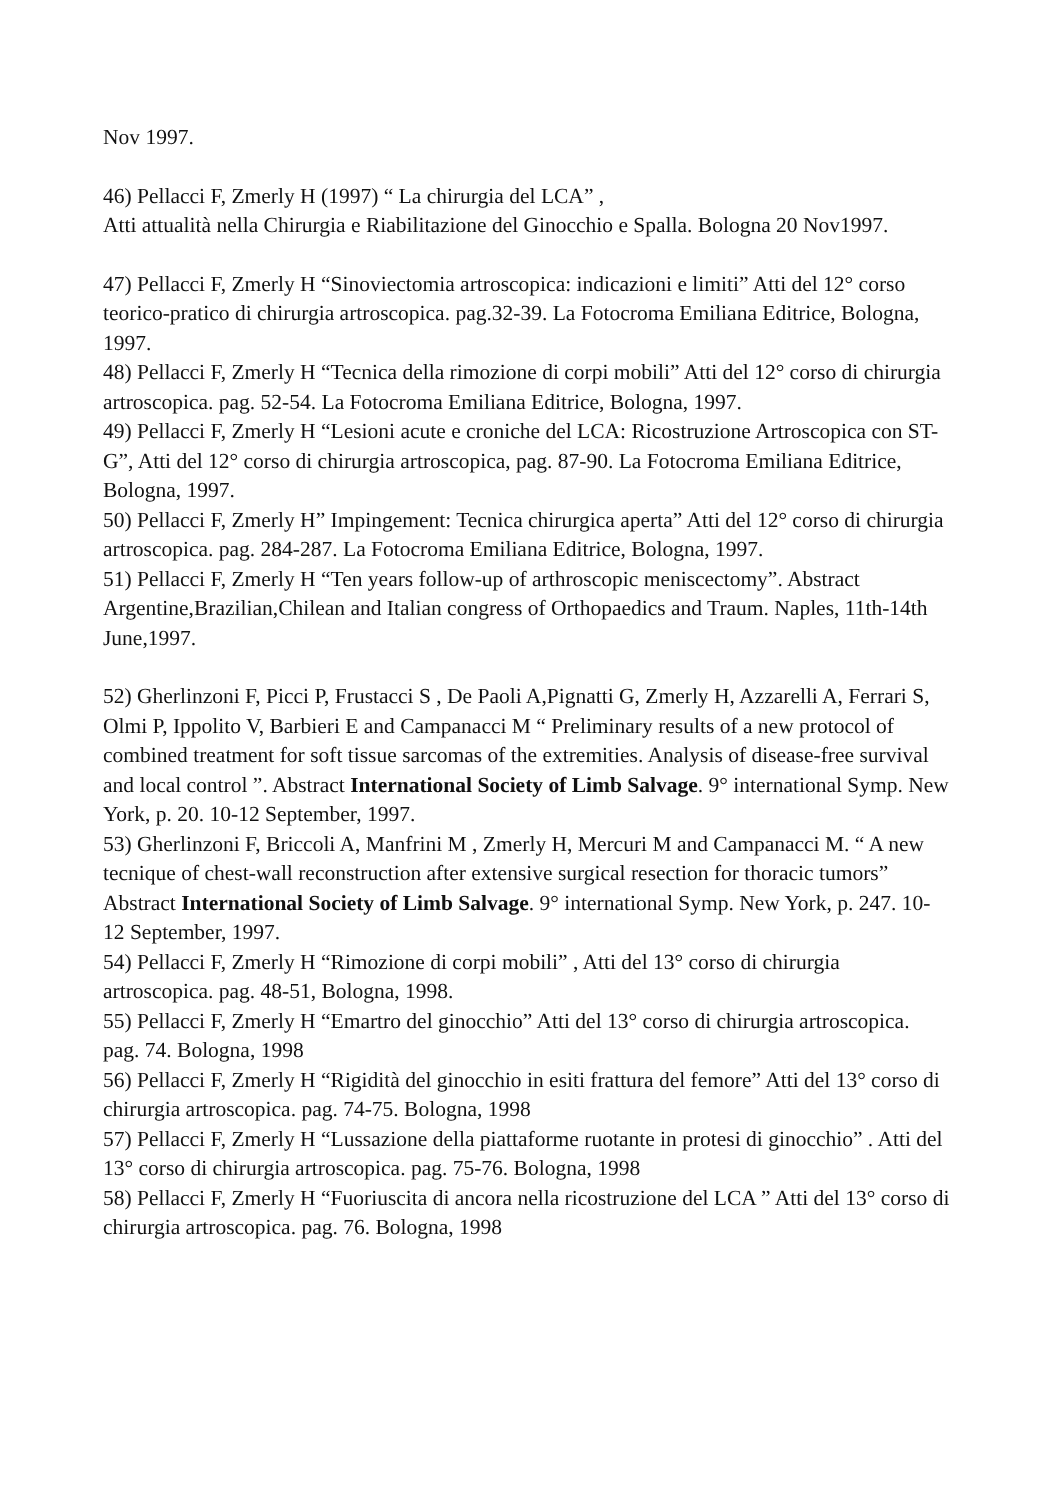Nov 1997.
46) Pellacci F, Zmerly H (1997) “ La chirurgia del LCA” ,
Atti attualità nella Chirurgia e Riabilitazione del Ginocchio e Spalla. Bologna 20 Nov1997.
47) Pellacci F, Zmerly H “Sinoviectomia artroscopica: indicazioni e limiti” Atti del 12° corso teorico-pratico di chirurgia artroscopica. pag.32-39. La Fotocroma Emiliana Editrice, Bologna, 1997.
48) Pellacci F, Zmerly H “Tecnica della rimozione di corpi mobili” Atti del 12° corso di chirurgia artroscopica. pag. 52-54. La Fotocroma Emiliana Editrice, Bologna, 1997.
49) Pellacci F, Zmerly H “Lesioni acute e croniche del LCA: Ricostruzione Artroscopica con ST-G”, Atti del 12° corso di chirurgia artroscopica, pag. 87-90. La Fotocroma Emiliana Editrice, Bologna, 1997.
50) Pellacci F, Zmerly H” Impingement: Tecnica chirurgica aperta” Atti del 12° corso di chirurgia artroscopica. pag. 284-287. La Fotocroma Emiliana Editrice, Bologna, 1997.
51) Pellacci F, Zmerly H “Ten years follow-up of arthroscopic meniscectomy”. Abstract Argentine,Brazilian,Chilean and Italian congress of Orthopaedics and Traum. Naples, 11th-14th June,1997.
52) Gherlinzoni F, Picci P, Frustacci S , De Paoli A,Pignatti G, Zmerly H, Azzarelli A, Ferrari S, Olmi P, Ippolito V, Barbieri E and Campanacci M “ Preliminary results of a new protocol of combined treatment for soft tissue sarcomas of the extremities. Analysis of disease-free survival and local control ”. Abstract International Society of Limb Salvage. 9° international Symp. New York, p. 20. 10-12 September, 1997.
53) Gherlinzoni F, Briccoli A, Manfrini M , Zmerly H, Mercuri M and Campanacci M. “ A new tecnique of chest-wall reconstruction after extensive surgical resection for thoracic tumors” Abstract International Society of Limb Salvage. 9° international Symp. New York, p. 247. 10-12 September, 1997.
54) Pellacci F, Zmerly H “Rimozione di corpi mobili” , Atti del 13° corso di chirurgia artroscopica. pag. 48-51, Bologna, 1998.
55) Pellacci F, Zmerly H “Emartro del ginocchio” Atti del 13° corso di chirurgia artroscopica. pag. 74. Bologna, 1998
56) Pellacci F, Zmerly H “Rigidità del ginocchio in esiti frattura del femore” Atti del 13° corso di chirurgia artroscopica. pag. 74-75. Bologna, 1998
57) Pellacci F, Zmerly H “Lussazione della piattaforme ruotante in protesi di ginocchio” . Atti del 13° corso di chirurgia artroscopica. pag. 75-76. Bologna, 1998
58) Pellacci F, Zmerly H “Fuoriuscita di ancora nella ricostruzione del LCA ” Atti del 13° corso di chirurgia artroscopica. pag. 76. Bologna, 1998